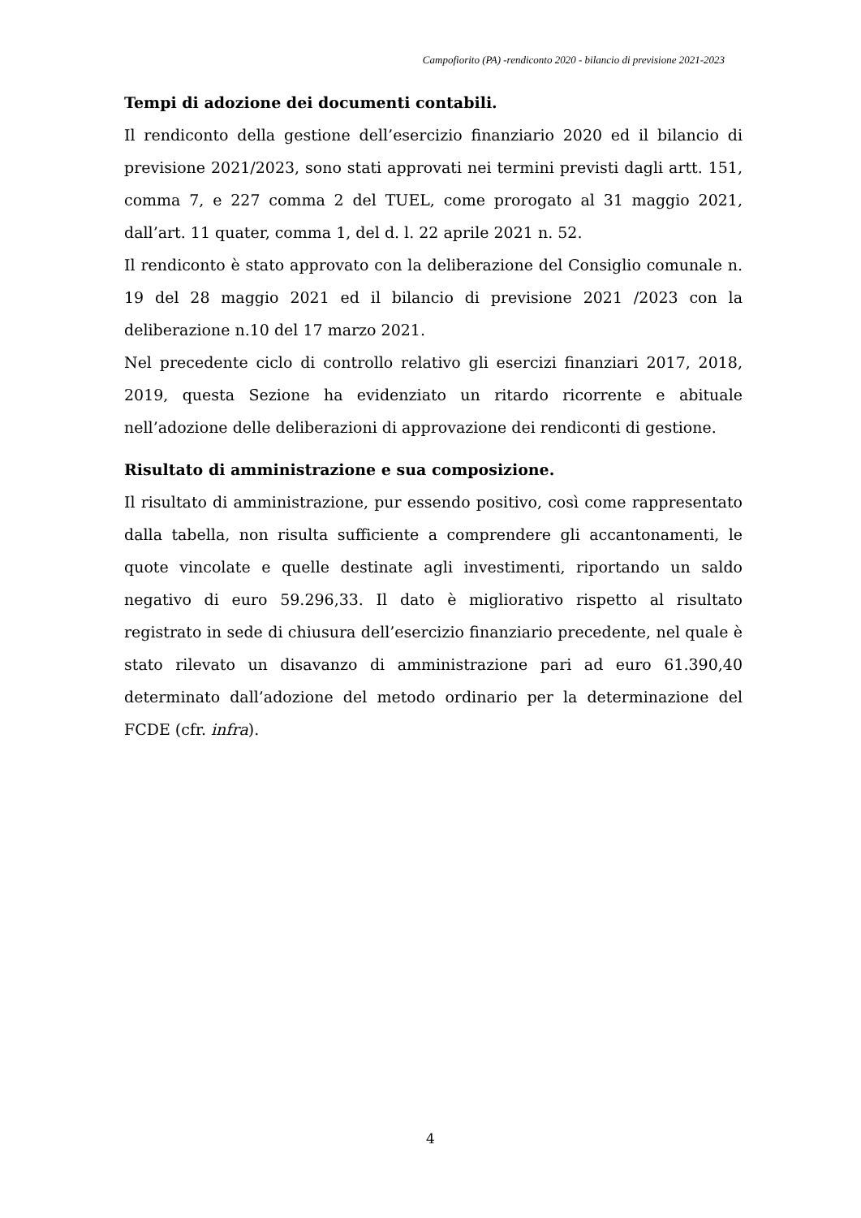Campofiorito (PA) -rendiconto 2020 - bilancio di previsione 2021-2023
Tempi di adozione dei documenti contabili.
Il rendiconto della gestione dell’esercizio finanziario 2020 ed il bilancio di previsione 2021/2023, sono stati approvati nei termini previsti dagli artt. 151, comma 7, e 227 comma 2 del TUEL, come prorogato al 31 maggio 2021, dall’art. 11 quater, comma 1, del d. l. 22 aprile 2021 n. 52.
Il rendiconto è stato approvato con la deliberazione del Consiglio comunale n. 19 del 28 maggio 2021 ed il bilancio di previsione 2021 /2023 con la deliberazione n.10 del 17 marzo 2021.
Nel precedente ciclo di controllo relativo gli esercizi finanziari 2017, 2018, 2019, questa Sezione ha evidenziato un ritardo ricorrente e abituale nell’adozione delle deliberazioni di approvazione dei rendiconti di gestione.
Risultato di amministrazione e sua composizione.
Il risultato di amministrazione, pur essendo positivo, così come rappresentato dalla tabella, non risulta sufficiente a comprendere gli accantonamenti, le quote vincolate e quelle destinate agli investimenti, riportando un saldo negativo di euro 59.296,33. Il dato è migliorativo rispetto al risultato registrato in sede di chiusura dell’esercizio finanziario precedente, nel quale è stato rilevato un disavanzo di amministrazione pari ad euro 61.390,40 determinato dall’adozione del metodo ordinario per la determinazione del FCDE (cfr. infra).
4